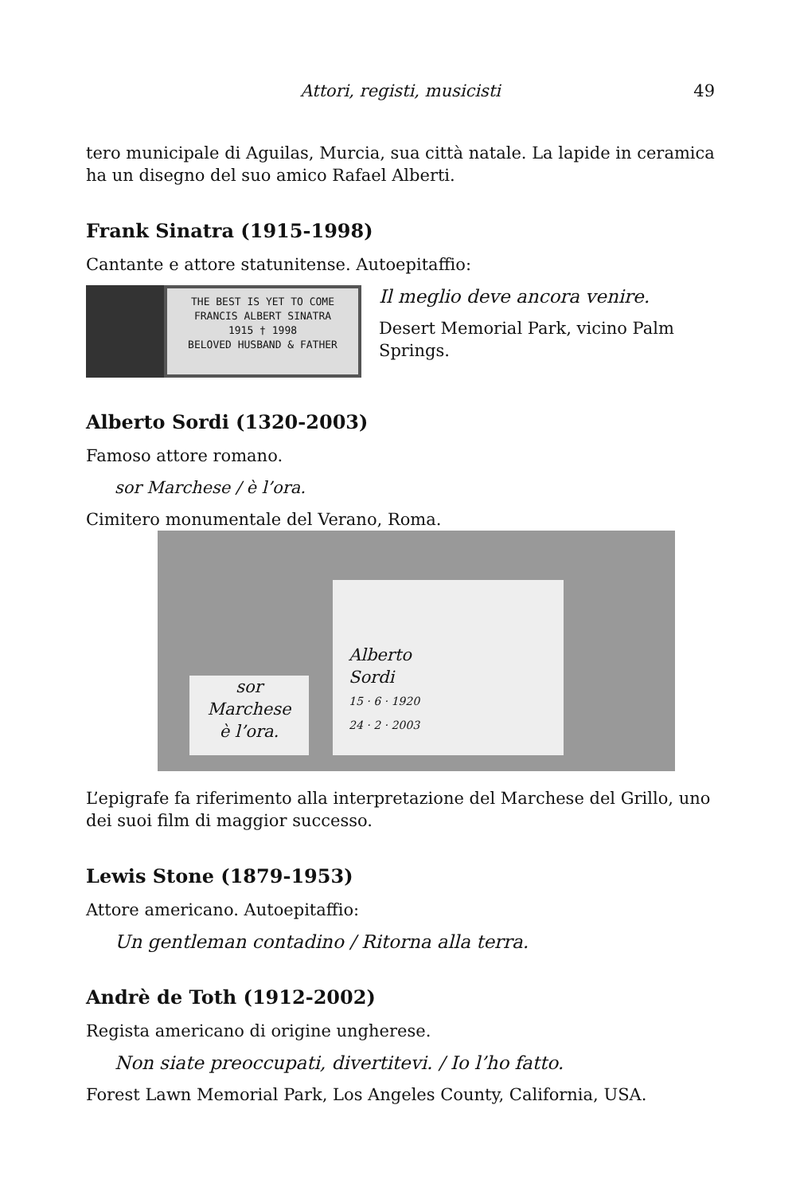Attori, registi, musicisti 49
tero municipale di Aguilas, Murcia, sua città natale. La lapide in ceramica ha un disegno del suo amico Rafael Alberti.
Frank Sinatra (1915-1998)
Cantante e attore statunitense. Autoepitaffio:
THE BEST IS YET TO COME
FRANCIS ALBERT SINATRA
1915 † 1998
BELOVED HUSBAND & FATHER
Il meglio deve ancora venire.
Desert Memorial Park, vicino Palm Springs.
Alberto Sordi (1320-2003)
Famoso attore romano.
sor Marchese / è l’ora.
Cimitero monumentale del Verano, Roma.
sor
Marchese
è l’ora.
Alberto
Sordi
15 · 6 · 1920
24 · 2 · 2003
L’epigrafe fa riferimento alla interpretazione del Marchese del Grillo, uno dei suoi film di maggior successo.
Lewis Stone (1879-1953)
Attore americano. Autoepitaffio:
Un gentleman contadino / Ritorna alla terra.
Andrè de Toth (1912-2002)
Regista americano di origine ungherese.
Non siate preoccupati, divertitevi. / Io l’ho fatto.
Forest Lawn Memorial Park, Los Angeles County, California, USA.